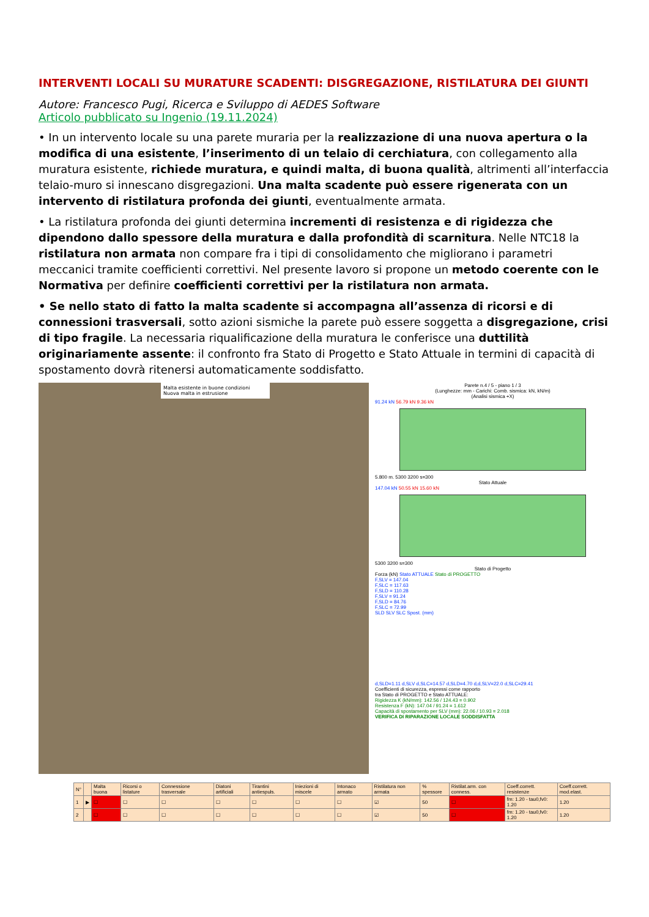INTERVENTI LOCALI SU MURATURE SCADENTI: DISGREGAZIONE, RISTILATURA DEI GIUNTI
Autore: Francesco Pugi, Ricerca e Sviluppo di AEDES Software
Articolo pubblicato su Ingenio (19.11.2024)
• In un intervento locale su una parete muraria per la realizzazione di una nuova apertura o la modifica di una esistente, l’inserimento di un telaio di cerchiatura, con collegamento alla muratura esistente, richiede muratura, e quindi malta, di buona qualità, altrimenti all’interfaccia telaio-muro si innescano disgregazioni. Una malta scadente può essere rigenerata con un intervento di ristilatura profonda dei giunti, eventualmente armata.
• La ristilatura profonda dei giunti determina incrementi di resistenza e di rigidezza che dipendono dallo spessore della muratura e dalla profondità di scarnitura. Nelle NTC18 la ristilatura non armata non compare fra i tipi di consolidamento che migliorano i parametri meccanici tramite coefficienti correttivi. Nel presente lavoro si propone un metodo coerente con le Normativa per definire coefficienti correttivi per la ristilatura non armata.
• Se nello stato di fatto la malta scadente si accompagna all’assenza di ricorsi e di connessioni trasversali, sotto azioni sismiche la parete può essere soggetta a disgregazione, crisi di tipo fragile. La necessaria riqualificazione della muratura le conferisce una duttilità originariamente assente: il confronto fra Stato di Progetto e Stato Attuale in termini di capacità di spostamento dovrà ritenersi automaticamente soddisfatto.
Malta esistente in buone condizioni
Nuova malta in estrusione
Parete n.4 / 5 - piano 1 / 3
(Lunghezze: mm - Carichi: Comb. sismica: kN, kN/m)
(Analisi sismica +X)
91.24 kN 56.79 kN 9.36 kN
5.800 m. 5300 3200 s=300
Stato Attuale
147.04 kN 50.55 kN 15.60 kN
5300 3200 s=300
Stato di Progetto
Forza (kN) Stato ATTUALE Stato di PROGETTO
F,SLV = 147.04
F,SLC = 117.63
F,SLD = 110.28
F,SLV = 91.24
F,SLD = 84.76
F,SLC = 72.99
SLD SLV SLC Spost. (mm)
d,SLD=1.11 d,SLV d,SLC=14.57 d,SLD=4.70 d,d,SLV=22.0 d,SLC=29.41
Coefficienti di sicurezza, espressi come rapporto
tra Stato di PROGETTO e Stato ATTUALE:
Rigidezza K (kN/mm): 142.56 / 124.43 = 0.902
Resistenza F (kN): 147.04 / 91.24 = 1.612
Capacità di spostamento per SLV (mm): 22.06 / 10.93 = 2.018
VERIFICA DI RIPARAZIONE LOCALE SODDISFATTA
| N° | | Malta buona | Ricorsi o listature | Connessione trasversale | Diatoni artificiali | Tirantini antiespuls. | Iniezioni di miscele | Intonaco armato | Ristilatura non armata | % spessore | Ristilat.arm. con conness. | Coeff.corrett. resistenze | Coeff.corrett. mod.elast. |
| --- | --- | --- | --- | --- | --- | --- | --- | --- | --- | --- | --- | --- | --- |
| 1 | ▶ | ☐ | ☐ | ☐ | ☐ | ☐ | ☐ | ☐ | ☑ | 50 | ☐ | fm: 1.20 - tau0,fv0: 1.20 | 1.20 |
| 2 | | ☐ | ☐ | ☐ | ☐ | ☐ | ☐ | ☐ | ☑ | 50 | ☐ | fm: 1.20 - tau0,fv0: 1.20 | 1.20 |